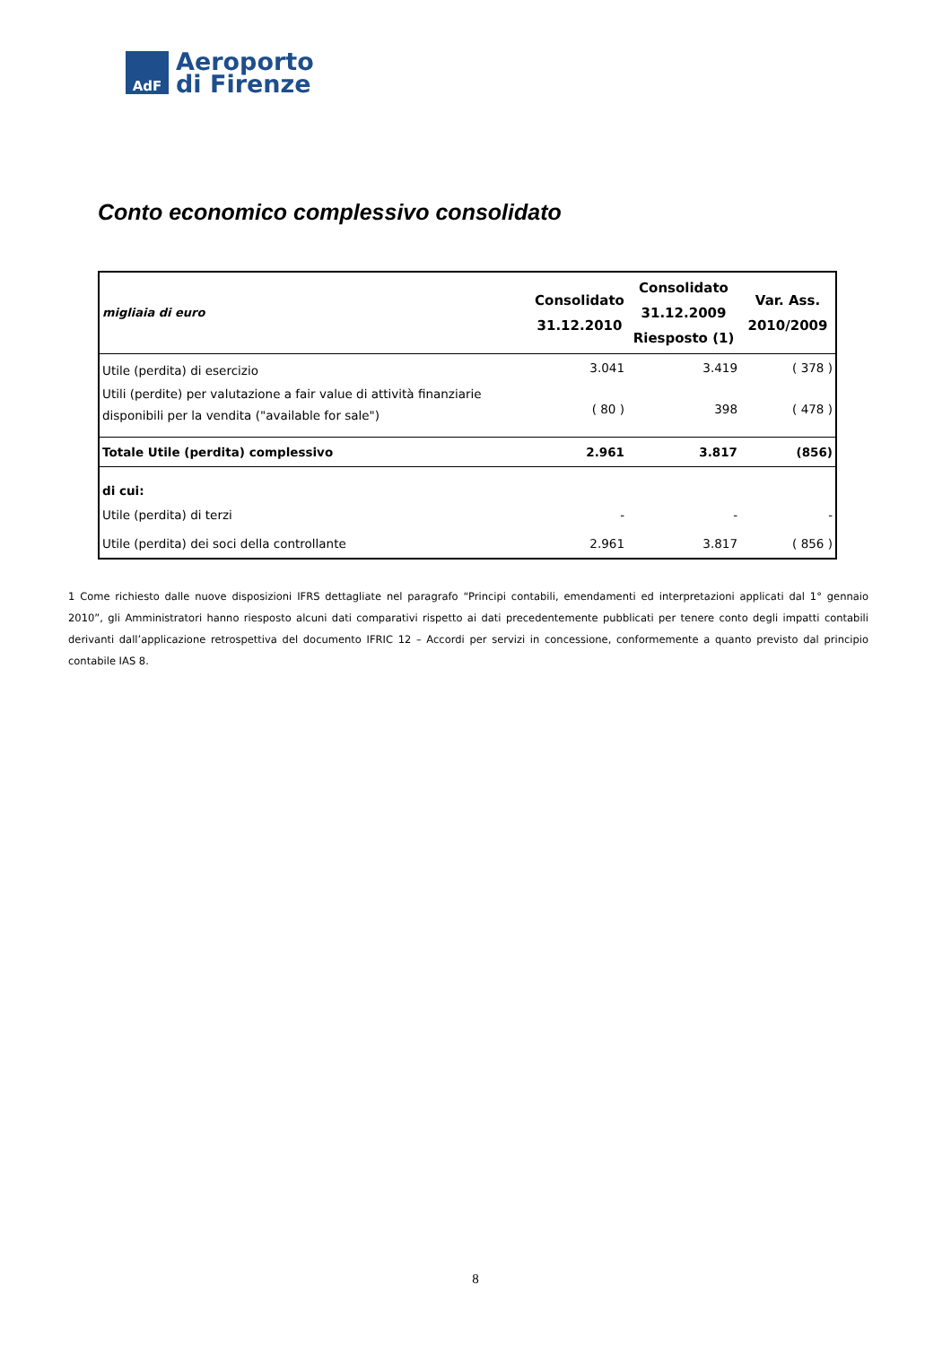AdF
Aeroporto
di Firenze
Conto economico complessivo consolidato
| migliaia di euro | Consolidato 31.12.2010 | Consolidato 31.12.2009 Riesposto (1) | Var. Ass. 2010/2009 |
| --- | --- | --- | --- |
| Utile (perdita) di esercizio | 3.041 | 3.419 | ( 378 ) |
| Utili (perdite) per valutazione a fair value di attività finanziarie disponibili per la vendita ("available for sale") | ( 80 ) | 398 | ( 478 ) |
| Totale Utile (perdita) complessivo | 2.961 | 3.817 | (856) |
| di cui: | | | |
| Utile (perdita) di terzi | - | - | - |
| Utile (perdita) dei soci della controllante | 2.961 | 3.817 | ( 856 ) |
1 Come richiesto dalle nuove disposizioni IFRS dettagliate nel paragrafo “Principi contabili, emendamenti ed interpretazioni applicati dal 1° gennaio 2010”, gli Amministratori hanno riesposto alcuni dati comparativi rispetto ai dati precedentemente pubblicati per tenere conto degli impatti contabili derivanti dall’applicazione retrospettiva del documento IFRIC 12 – Accordi per servizi in concessione, conformemente a quanto previsto dal principio contabile IAS 8.
8